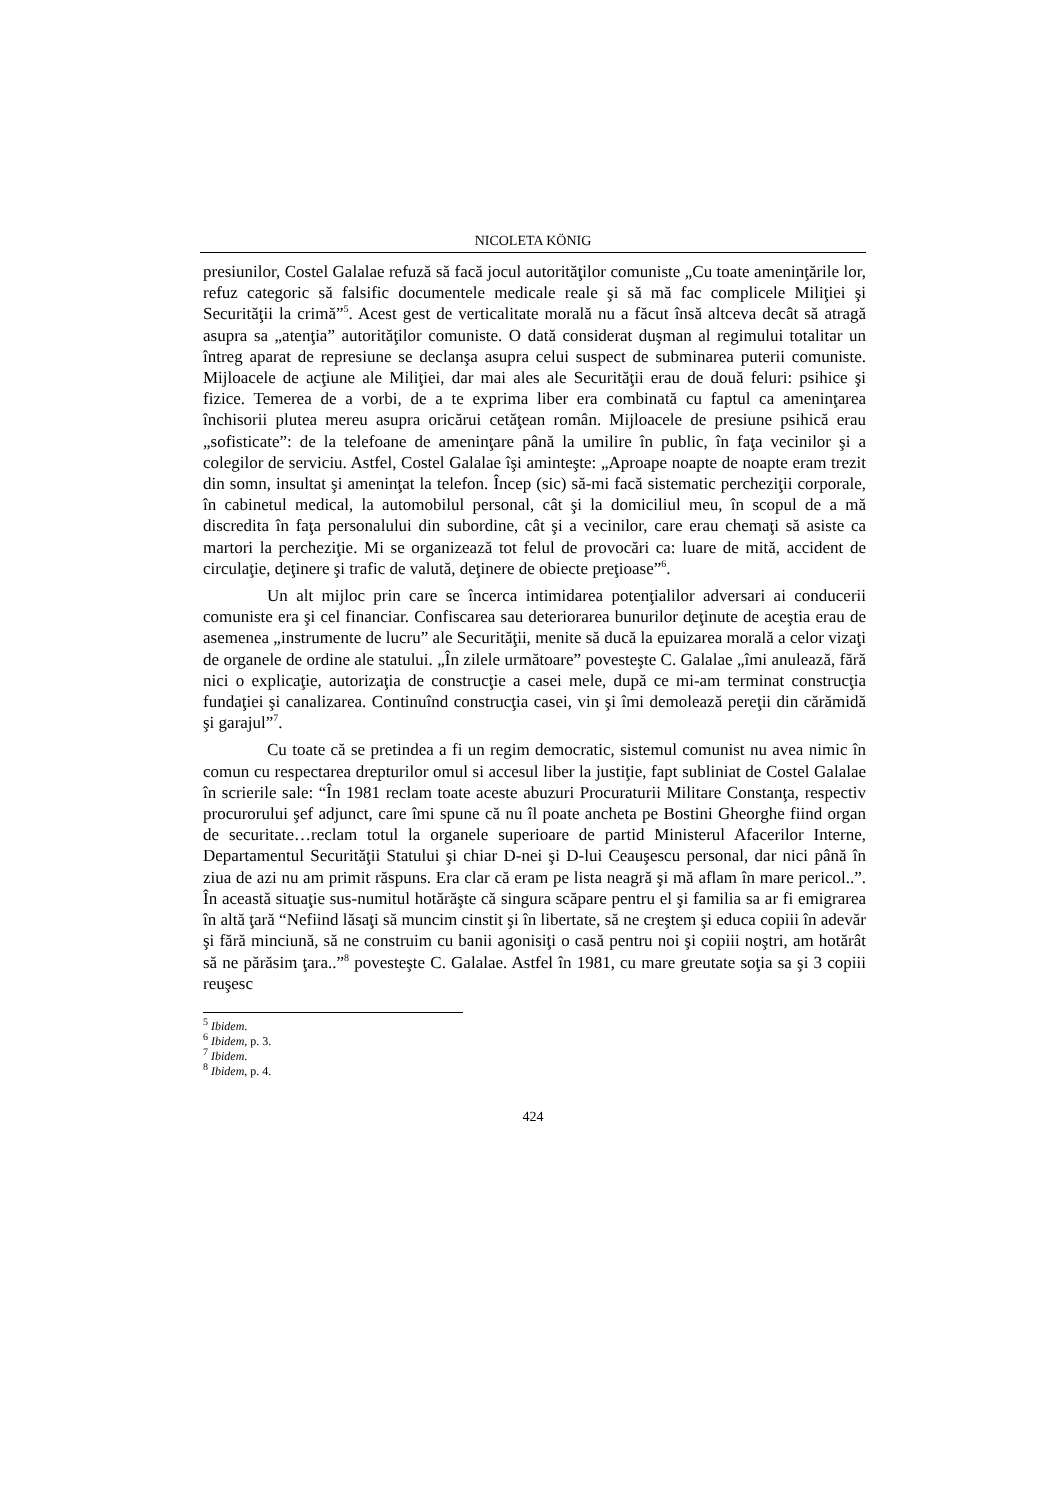NICOLETA KÖNIG
presiunilor, Costel Galalae refuză să facă jocul autorităţilor comuniste „Cu toate ameninţările lor, refuz categoric să falsific documentele medicale reale şi să mă fac complicele Miliţiei şi Securităţii la crimă”<sup>5</sup>. Acest gest de verticalitate morală nu a făcut însă altceva decât să atragă asupra sa „atenţia” autorităţilor comuniste. O dată considerat duşman al regimului totalitar un întreg aparat de represiune se declanşa asupra celui suspect de subminarea puterii comuniste. Mijloacele de acţiune ale Miliţiei, dar mai ales ale Securităţii erau de două feluri: psihice şi fizice. Temerea de a vorbi, de a te exprima liber era combinată cu faptul ca ameninţarea închisorii plutea mereu asupra oricărui cetăţean român. Mijloacele de presiune psihică erau „sofisticate”: de la telefoane de ameninţare până la umilire în public, în faţa vecinilor şi a colegilor de serviciu. Astfel, Costel Galalae îşi aminteşte: „Aproape noapte de noapte eram trezit din somn, insultat şi ameninţat la telefon. Încep (sic) să-mi facă sistematic percheziţii corporale, în cabinetul medical, la automobilul personal, cât şi la domiciliul meu, în scopul de a mă discredita în faţa personalului din subordine, cât şi a vecinilor, care erau chemaţi să asiste ca martori la percheziţie. Mi se organizează tot felul de provocări ca: luare de mită, accident de circulaţie, deţinere şi trafic de valută, deţinere de obiecte preţioase”<sup>6</sup>.
Un alt mijloc prin care se încerca intimidarea potenţialilor adversari ai conducerii comuniste era şi cel financiar. Confiscarea sau deteriorarea bunurilor deţinute de aceştia erau de asemenea „instrumente de lucru” ale Securităţii, menite să ducă la epuizarea morală a celor vizaţi de organele de ordine ale statului. „În zilele următoare” povesteşte C. Galalae „îmi anulează, fără nici o explicaţie, autorizaţia de construcţie a casei mele, după ce mi-am terminat construcţia fundaţiei şi canalizarea. Continuînd construcţia casei, vin şi îmi demolează pereţii din cărămidă şi garajul”<sup>7</sup>.
Cu toate că se pretindea a fi un regim democratic, sistemul comunist nu avea nimic în comun cu respectarea drepturilor omul si accesul liber la justiţie, fapt subliniat de Costel Galalae în scrierile sale: “În 1981 reclam toate aceste abuzuri Procuraturii Militare Constanţa, respectiv procurorului şef adjunct, care îmi spune că nu îl poate ancheta pe Bostini Gheorghe fiind organ de securitate…reclam totul la organele superioare de partid Ministerul Afacerilor Interne, Departamentul Securităţii Statului şi chiar D-nei şi D-lui Ceauşescu personal, dar nici până în ziua de azi nu am primit răspuns. Era clar că eram pe lista neagră şi mă aflam în mare pericol..”. În această situaţie sus-numitul hotărăşte că singura scăpare pentru el şi familia sa ar fi emigrarea în altă ţară “Nefiind lăsaţi să muncim cinstit şi în libertate, să ne creştem şi educa copiii în adevăr şi fără minciună, să ne construim cu banii agonisiţi o casă pentru noi şi copiii noştri, am hotărât să ne părăsim ţara..”<sup>8</sup> povesteşte C. Galalae. Astfel în 1981, cu mare greutate soţia sa şi 3 copiii reuşesc
<sup>5</sup> Ibidem.
<sup>6</sup> Ibidem, p. 3.
<sup>7</sup> Ibidem.
<sup>8</sup> Ibidem, p. 4.
424